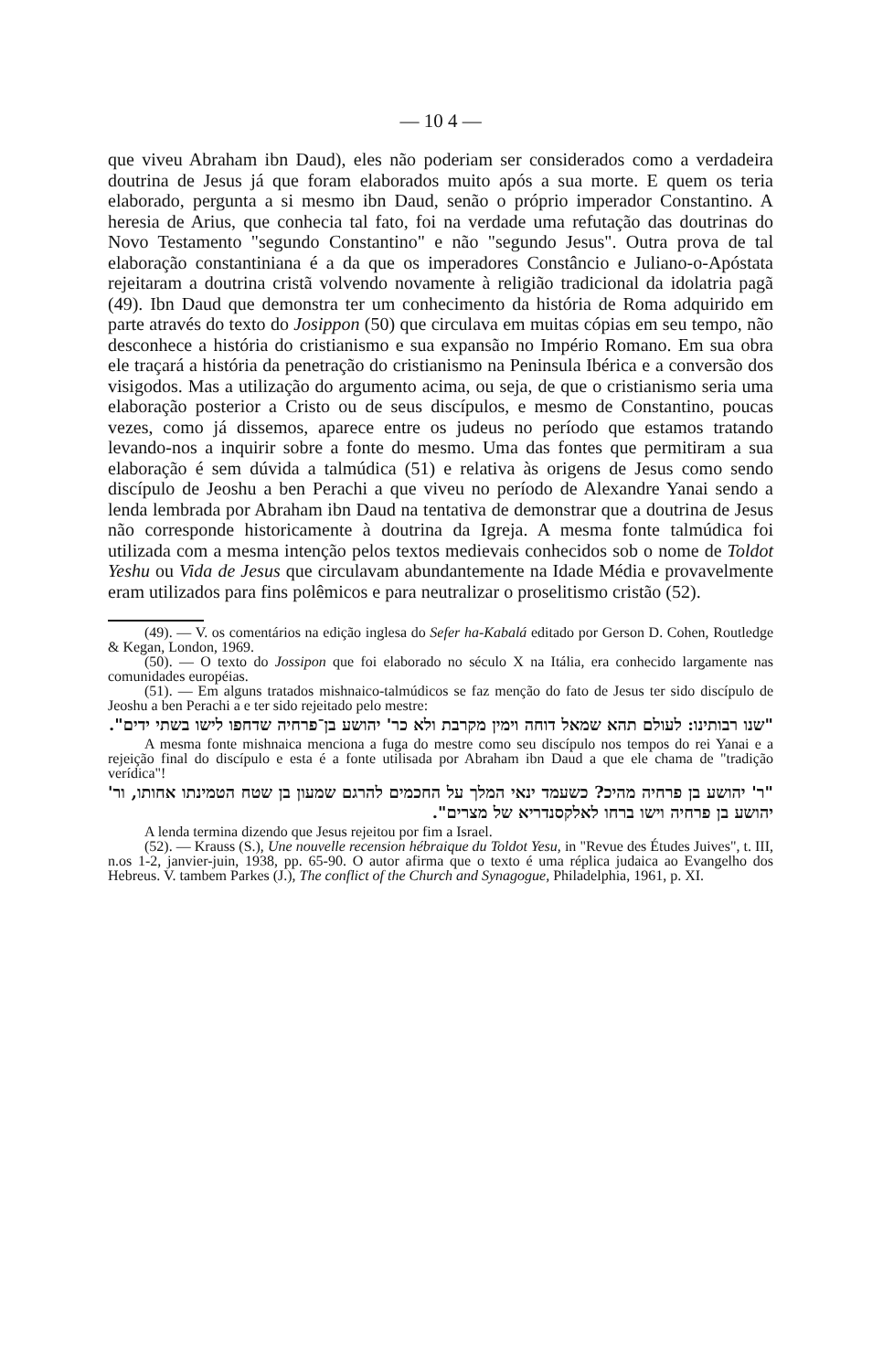— 10 4 —
que viveu Abraham ibn Daud), eles não poderiam ser considerados como a verdadeira doutrina de Jesus já que foram elaborados muito após a sua morte. E quem os teria elaborado, pergunta a si mesmo ibn Daud, senão o próprio imperador Constantino. A heresia de Arius, que conhecia tal fato, foi na verdade uma refutação das doutrinas do Novo Testamento "segundo Constantino" e não "segundo Jesus". Outra prova de tal elaboração constantiniana é a da que os imperadores Constâncio e Juliano-o-Apóstata rejeitaram a doutrina cristã volvendo novamente à religião tradicional da idolatria pagã (49). Ibn Daud que demonstra ter um conhecimento da história de Roma adquirido em parte através do texto do Josippon (50) que circulava em muitas cópias em seu tempo, não desconhece a história do cristianismo e sua expansão no Império Romano. Em sua obra ele traçará a história da penetração do cristianismo na Peninsula Ibérica e a conversão dos visigodos. Mas a utilização do argumento acima, ou seja, de que o cristianismo seria uma elaboração posterior a Cristo ou de seus discípulos, e mesmo de Constantino, poucas vezes, como já dissemos, aparece entre os judeus no período que estamos tratando levando-nos a inquirir sobre a fonte do mesmo. Uma das fontes que permitiram a sua elaboração é sem dúvida a talmúdica (51) e relativa às origens de Jesus como sendo discípulo de Jeoshu a ben Perachi a que viveu no período de Alexandre Yanai sendo a lenda lembrada por Abraham ibn Daud na tentativa de demonstrar que a doutrina de Jesus não corresponde historicamente à doutrina da Igreja. A mesma fonte talmúdica foi utilizada com a mesma intenção pelos textos medievais conhecidos sob o nome de Toldot Yeshu ou Vida de Jesus que circulavam abundantemente na Idade Média e provavelmente eram utilizados para fins polêmicos e para neutralizar o proselitismo cristão (52).
(49). — V. os comentários na edição inglesa do Sefer ha-Kabalá editado por Gerson D. Cohen, Routledge & Kegan, London, 1969.
(50). — O texto do Jossipon que foi elaborado no século X na Itália, era conhecido largamente nas comunidades européias.
(51). — Em alguns tratados mishnaico-talmúdicos se faz menção do fato de Jesus ter sido discípulo de Jeoshu a ben Perachi a e ter sido rejeitado pelo mestre:
"שנו רבותינו: לעולם תהא שמאל דוחה וימין מקרבת ולא כר' יהושע בן־פרחיה שדחפו לישו בשתי ידים".
A mesma fonte mishnaica menciona a fuga do mestre como seu discípulo nos tempos do rei Yanai e a rejeição final do discípulo e esta é a fonte utilisada por Abraham ibn Daud a que ele chama de "tradição verídica"!
"ר' יהושע בן פרחיה מהיכ? כשעמד ינאי המלך על החכמים להרגם שמעון בן שטח הטמינתו אחותו, ור' יהושע בן פרחיה וישו ברחו לאלקסנדריא של מצרים".
A lenda termina dizendo que Jesus rejeitou por fim a Israel.
(52). — Krauss (S.), Une nouvelle recension hébraique du Toldot Yesu, in "Revue des Études Juives", t. III, n.os 1-2, janvier-juin, 1938, pp. 65-90. O autor afirma que o texto é uma réplica judaica ao Evangelho dos Hebreus. V. tambem Parkes (J.), The conflict of the Church and Synagogue, Philadelphia, 1961, p. XI.